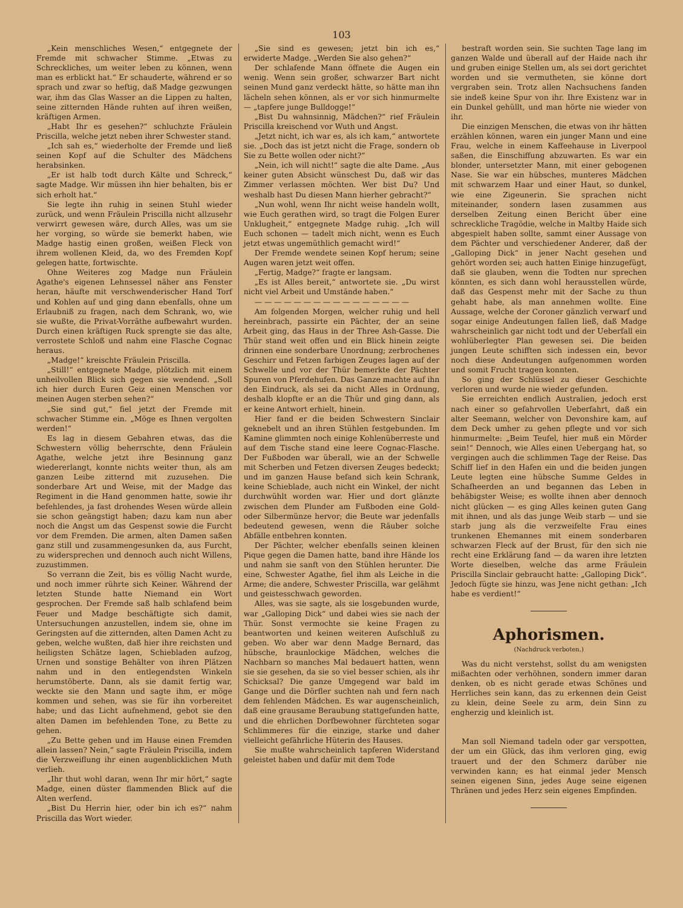103
„Kein menschliches Wesen,“ entgegnete der Fremde mit schwacher Stimme. „Etwas zu Schreckliches, um weiter leben zu können, wenn man es erblickt hat.“ Er schauderte, während er so sprach und zwar so heftig, daß Madge gezwungen war, ihm das Glas Wasser an die Lippen zu halten, seine zitternden Hände ruhten auf ihren weißen, kräftigen Armen.
„Habt Ihr es gesehen?“ schluchzte Fräulein Priscilla, welche jetzt neben ihrer Schwester stand.
„Ich sah es,“ wiederholte der Fremde und ließ seinen Kopf auf die Schulter des Mädchens herabsinken.
„Er ist halb todt durch Kälte und Schreck,“ sagte Madge. Wir müssen ihn hier behalten, bis er sich erholt hat.“
Sie legte ihn ruhig in seinen Stuhl wieder zurück, und wenn Fräulein Priscilla nicht allzusehr verwirrt gewesen wäre, durch Alles, was um sie her vorging, so würde sie bemerkt haben, wie Madge hastig einen großen, weißen Fleck von ihrem wollenen Kleid, da, wo des Fremden Kopf gelegen hatte, fortwischte.
Ohne Weiteres zog Madge nun Fräulein Agathe's eigenen Lehnsessel näher ans Fenster heran, häufte mit verschwenderischer Hand Torf und Kohlen auf und ging dann ebenfalls, ohne um Erlaubniß zu fragen, nach dem Schrank, wo, wie sie wußte, die Privat-Vorräthe aufbewahrt wurden. Durch einen kräftigen Ruck sprengte sie das alte, verrostete Schloß und nahm eine Flasche Cognac heraus.
„Madge!“ kreischte Fräulein Priscilla.
„Still!“ entgegnete Madge, plötzlich mit einem unheilvollen Blick sich gegen sie wendend. „Soll ich hier durch Euren Geiz einen Menschen vor meinen Augen sterben sehen?“
„Sie sind gut,“ fiel jetzt der Fremde mit schwacher Stimme ein. „Möge es Ihnen vergolten werden!“
Es lag in diesem Gebahren etwas, das die Schwestern völlig beherrschte, denn Fräulein Agathe, welche jetzt ihre Besinnung ganz wiedererlangt, konnte nichts weiter thun, als am ganzen Leibe zitternd mit zuzusehen. Die sonderbare Art und Weise, mit der Madge das Regiment in die Hand genommen hatte, sowie ihr befehlendes, ja fast drohendes Wesen würde allein sie schon geängstigt haben; dazu kam nun aber noch die Angst um das Gespenst sowie die Furcht vor dem Fremden. Die armen, alten Damen saßen ganz still und zusammengesunken da, aus Furcht, zu widersprechen und dennoch auch nicht Willens, zuzustimmen.
So verrann die Zeit, bis es völlig Nacht wurde, und noch immer rührte sich Keiner. Während der letzten Stunde hatte Niemand ein Wort gesprochen. Der Fremde saß halb schlafend beim Feuer und Madge beschäftigte sich damit, Untersuchungen anzustellen, indem sie, ohne im Geringsten auf die zitternden, alten Damen Acht zu geben, welche wußten, daß hier ihre reichsten und heiligsten Schätze lagen, Schiebladen aufzog, Urnen und sonstige Behälter von ihren Plätzen nahm und in den entlegendsten Winkeln herumstöberte. Dann, als sie damit fertig war, weckte sie den Mann und sagte ihm, er möge kommen und sehen, was sie für ihn vorbereitet habe; und das Licht aufnehmend, gebot sie den alten Damen im befehlenden Tone, zu Bette zu gehen.
„Zu Bette gehen und im Hause einen Fremden allein lassen? Nein,“ sagte Fräulein Priscilla, indem die Verzweiflung ihr einen augenblicklichen Muth verlieh.
„Ihr thut wohl daran, wenn Ihr mir hört,“ sagte Madge, einen düster flammenden Blick auf die Alten werfend.
„Bist Du Herrin hier, oder bin ich es?“ nahm Priscilla das Wort wieder.
„Sie sind es gewesen; jetzt bin ich es,“ erwiderte Madge. „Werden Sie also gehen?“
Der schlafende Mann öffnete die Augen ein wenig. Wenn sein großer, schwarzer Bart nicht seinen Mund ganz verdeckt hätte, so hätte man ihn lächeln sehen können, als er vor sich hinmurmelte — „tapfere junge Bulldogge!“
„Bist Du wahnsinnig, Mädchen?“ rief Fräulein Priscilla kreischend vor Wuth und Angst.
„Jetzt nicht, ich war es, als ich kam,“ antwortete sie. „Doch das ist jetzt nicht die Frage, sondern ob Sie zu Bette wollen oder nicht?“
„Nein, ich will nicht!“ sagte die alte Dame. „Aus keiner guten Absicht wünschest Du, daß wir das Zimmer verlassen möchten. Wer bist Du? Und weshalb hast Du diesen Mann hierher gebracht?“
„Nun wohl, wenn Ihr nicht weise handeln wollt, wie Euch gerathen wird, so tragt die Folgen Eurer Unklugheit,“ entgegnete Madge ruhig. „Ich will Euch schonen — tadelt mich nicht, wenn es Euch jetzt etwas ungemüthlich gemacht wird!“
Der Fremde wendete seinen Kopf herum; seine Augen waren jetzt weit offen.
„Fertig, Madge?“ fragte er langsam.
„Es ist Alles bereit,“ antwortete sie. „Du wirst nicht viel Arbeit und Umstände haben.“
— — — — — — — — — — — — — — — —
Am folgenden Morgen, welcher ruhig und hell hereinbrach, passirte ein Pächter, der an seine Arbeit ging, das Haus in der Three Ash-Gasse. Die Thür stand weit offen und ein Blick hinein zeigte drinnen eine sonderbare Unordnung; zerbrochenes Geschirr und Fetzen farbigen Zeuges lagen auf der Schwelle und vor der Thür bemerkte der Pächter Spuren von Pferdehufen. Das Ganze machte auf ihn den Eindruck, als sei da nicht Alles in Ordnung, deshalb klopfte er an die Thür und ging dann, als er keine Antwort erhielt, hinein.
Hier fand er die beiden Schwestern Sinclair geknebelt und an ihren Stühlen festgebunden. Im Kamine glimmten noch einige Kohlenüberreste und auf dem Tische stand eine leere Cognac-Flasche. Der Fußboden war überall, wie an der Schwelle mit Scherben und Fetzen diversen Zeuges bedeckt; und im ganzen Hause befand sich kein Schrank, keine Schieblade, auch nicht ein Winkel, der nicht durchwühlt worden war. Hier und dort glänzte zwischen dem Plunder am Fußboden eine Gold- oder Silbermünze hervor; die Beute war jedenfalls bedeutend gewesen, wenn die Räuber solche Abfälle entbehren konnten.
Der Pächter, welcher ebenfalls seinen kleinen Pique gegen die Damen hatte, band ihre Hände los und nahm sie sanft von den Stühlen herunter. Die eine, Schwester Agathe, fiel ihm als Leiche in die Arme; die andere, Schwester Priscilla, war gelähmt und geistesschwach geworden.
Alles, was sie sagte, als sie losgebunden wurde, war „Galloping Dick“ und dabei wies sie nach der Thür. Sonst vermochte sie keine Fragen zu beantworten und keinen weiteren Aufschluß zu geben. Wo aber war denn Madge Bernard, das hübsche, braunlockige Mädchen, welches die Nachbarn so manches Mal bedauert hatten, wenn sie sie gesehen, da sie so viel besser schien, als ihr Schicksal? Die ganze Umgegend war bald im Gange und die Dörfler suchten nah und fern nach dem fehlenden Mädchen. Es war augenscheinlich, daß eine grausame Beraubung stattgefunden hatte, und die ehrlichen Dorfbewohner fürchteten sogar Schlimmeres für die einzige, starke und daher vielleicht gefährliche Hüterin des Hauses.
Sie mußte wahrscheinlich tapferen Widerstand geleistet haben und dafür mit dem Tode
bestraft worden sein. Sie suchten Tage lang im ganzen Walde und überall auf der Haide nach ihr und gruben einige Stellen um, als sei dort gerichtet worden und sie vermutheten, sie könne dort vergraben sein. Trotz allen Nachsuchens fanden sie indeß keine Spur von ihr. Ihre Existenz war in ein Dunkel gehüllt, und man hörte nie wieder von ihr.
Die einzigen Menschen, die etwas von ihr hätten erzählen können, waren ein junger Mann und eine Frau, welche in einem Kaffeehause in Liverpool saßen, die Einschiffung abzuwarten. Es war ein blonder, untersetzter Mann, mit einer gebogenen Nase. Sie war ein hübsches, munteres Mädchen mit schwarzem Haar und einer Haut, so dunkel, wie eine Zigeunerin. Sie sprachen nicht miteinander, sondern lasen zusammen aus derselben Zeitung einen Bericht über eine schreckliche Tragödie, welche in Maltby Haide sich abgespielt haben sollte, sammt einer Aussage von dem Pächter und verschiedener Anderer, daß der „Galloping Dick“ in jener Nacht gesehen und gehört worden sei; auch hatten Einige hinzugefügt, daß sie glauben, wenn die Todten nur sprechen könnten, es sich dann wohl herausstellen würde, daß das Gespenst mehr mit der Sache zu thun gehabt habe, als man annehmen wollte. Eine Aussage, welche der Coroner gänzlich verwarf und sogar einige Andeutungen fallen ließ, daß Madge wahrscheinlich gar nicht todt und der Ueberfall ein wohlüberlegter Plan gewesen sei. Die beiden jungen Leute schifften sich indessen ein, bevor noch diese Andeutungen aufgenommen worden und somit Frucht tragen konnten.
So ging der Schlüssel zu dieser Geschichte verloren und wurde nie wieder gefunden.
Sie erreichten endlich Australien, jedoch erst nach einer so gefahrvollen Ueberfahrt, daß ein alter Seemann, welcher von Devonshire kam, auf dem Deck umher zu gehen pflegte und vor sich hinmurmelte: „Beim Teufel, hier muß ein Mörder sein!“ Dennoch, wie Alles einen Uebergang hat, so vergingen auch die schlimmen Tage der Reise. Das Schiff lief in den Hafen ein und die beiden jungen Leute legten eine hübsche Summe Geldes in Schafheerden an und begannen das Leben in behäbigster Weise; es wollte ihnen aber dennoch nicht glücken — es ging Alles keinen guten Gang mit ihnen, und als das junge Weib starb — und sie starb jung als die verzweifelte Frau eines trunkenen Ehemannes mit einem sonderbaren schwarzen Fleck auf der Brust, für den sich nie recht eine Erklärung fand — da waren ihre letzten Worte dieselben, welche das arme Fräulein Priscilla Sinclair gebraucht hatte: „Galloping Dick“. Jedoch fügte sie hinzu, was Jene nicht gethan: „Ich habe es verdient!“
Aphorismen.
(Nachdruck verboten.)
Was du nicht verstehst, sollst du am wenigsten mißachten oder verhöhnen, sondern immer daran denken, ob es nicht gerade etwas Schönes und Herrliches sein kann, das zu erkennen dein Geist zu klein, deine Seele zu arm, dein Sinn zu engherzig und kleinlich ist.
Man soll Niemand tadeln oder gar verspotten, der um ein Glück, das ihm verloren ging, ewig trauert und der den Schmerz darüber nie verwinden kann; es hat einmal jeder Mensch seinen eigenen Sinn, jedes Auge seine eigenen Thränen und jedes Herz sein eigenes Empfinden.